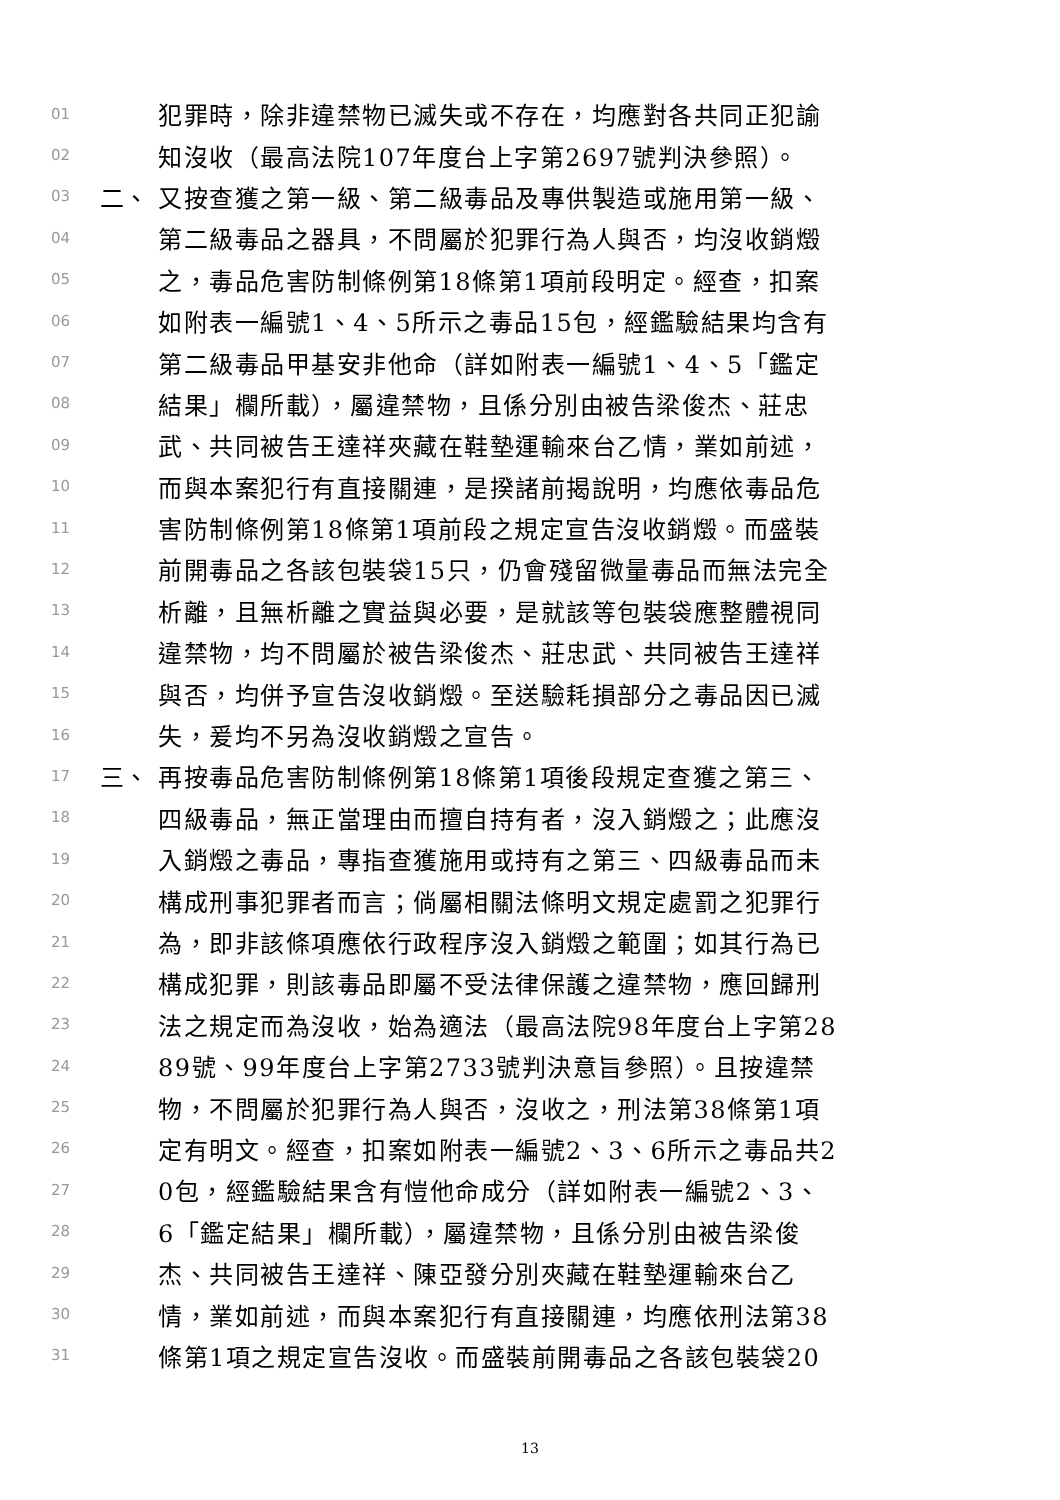01 犯罪時，除非違禁物已滅失或不存在，均應對各共同正犯諭
02 知沒收（最高法院107年度台上字第2697號判決參照）。
03 二、 又按查獲之第一級、第二級毒品及專供製造或施用第一級、
04 第二級毒品之器具，不問屬於犯罪行為人與否，均沒收銷燬
05 之，毒品危害防制條例第18條第1項前段明定。經查，扣案
06 如附表一編號1、4、5所示之毒品15包，經鑑驗結果均含有
07 第二級毒品甲基安非他命（詳如附表一編號1、4、5「鑑定
08 結果」欄所載），屬違禁物，且係分別由被告梁俊杰、莊忠
09 武、共同被告王達祥夾藏在鞋墊運輸來台乙情，業如前述，
10 而與本案犯行有直接關連，是揆諸前揭說明，均應依毒品危
11 害防制條例第18條第1項前段之規定宣告沒收銷燬。而盛裝
12 前開毒品之各該包裝袋15只，仍會殘留微量毒品而無法完全
13 析離，且無析離之實益與必要，是就該等包裝袋應整體視同
14 違禁物，均不問屬於被告梁俊杰、莊忠武、共同被告王達祥
15 與否，均併予宣告沒收銷燬。至送驗耗損部分之毒品因已滅
16 失，爰均不另為沒收銷燬之宣告。
17 三、 再按毒品危害防制條例第18條第1項後段規定查獲之第三、
18 四級毒品，無正當理由而擅自持有者，沒入銷燬之；此應沒
19 入銷燬之毒品，專指查獲施用或持有之第三、四級毒品而未
20 構成刑事犯罪者而言；倘屬相關法條明文規定處罰之犯罪行
21 為，即非該條項應依行政程序沒入銷燬之範圍；如其行為已
22 構成犯罪，則該毒品即屬不受法律保護之違禁物，應回歸刑
23 法之規定而為沒收，始為適法（最高法院98年度台上字第28
24 89號、99年度台上字第2733號判決意旨參照）。且按違禁
25 物，不問屬於犯罪行為人與否，沒收之，刑法第38條第1項
26 定有明文。經查，扣案如附表一編號2、3、6所示之毒品共2
27 0包，經鑑驗結果含有愷他命成分（詳如附表一編號2、3、
28 6「鑑定結果」欄所載），屬違禁物，且係分別由被告梁俊
29 杰、共同被告王達祥、陳亞發分別夾藏在鞋墊運輸來台乙
30 情，業如前述，而與本案犯行有直接關連，均應依刑法第38
31 條第1項之規定宣告沒收。而盛裝前開毒品之各該包裝袋20
13